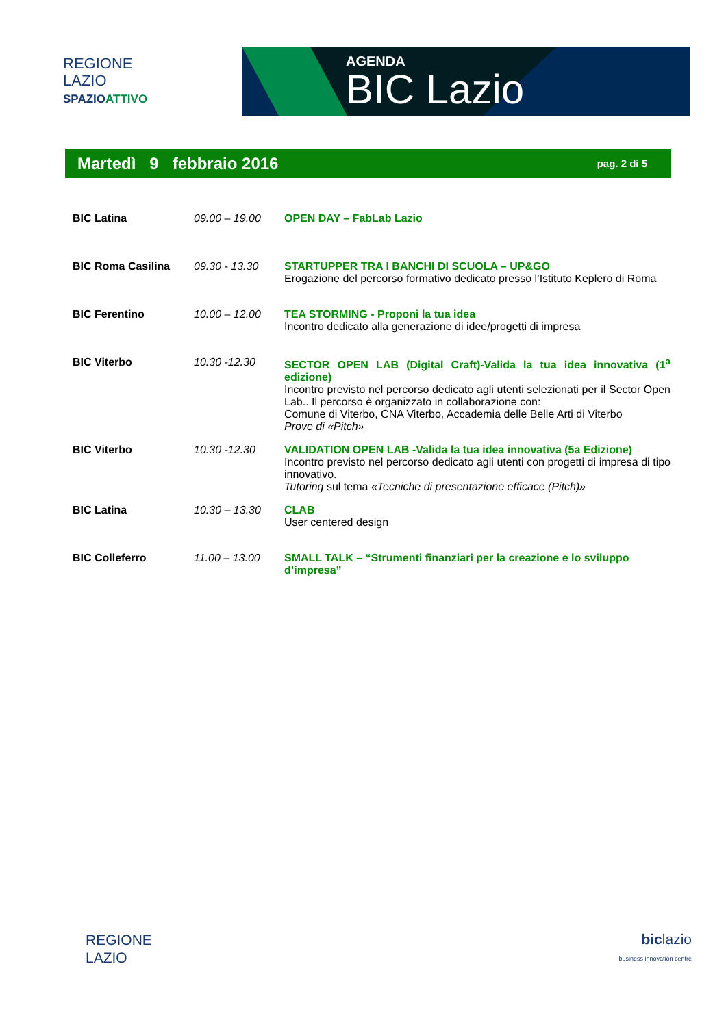REGIONE
LAZIO
SPAZIOATTIVO
AGENDA
BIC Lazio
Martedì 9 febbraio 2016 pag. 2 di 5
| BIC Latina | 09.00 – 19.00 | OPEN DAY – FabLab Lazio |
| BIC Roma Casilina | 09.30 - 13.30 | STARTUPPER TRA I BANCHI DI SCUOLA – UP&GO Erogazione del percorso formativo dedicato presso l’Istituto Keplero di Roma |
| BIC Ferentino | 10.00 – 12.00 | TEA STORMING - Proponi la tua idea Incontro dedicato alla generazione di idee/progetti di impresa |
| BIC Viterbo | 10.30 -12.30 | SECTOR OPEN LAB (Digital Craft)-Valida la tua idea innovativa (1<sup>a</sup> edizione) Incontro previsto nel percorso dedicato agli utenti selezionati per il Sector Open Lab.. Il percorso è organizzato in collaborazione con: Comune di Viterbo, CNA Viterbo, Accademia delle Belle Arti di Viterbo Prove di «Pitch» |
| BIC Viterbo | 10.30 -12.30 | VALIDATION OPEN LAB -Valida la tua idea innovativa (5a Edizione) Incontro previsto nel percorso dedicato agli utenti con progetti di impresa di tipo innovativo. Tutoring sul tema «Tecniche di presentazione efficace (Pitch)» |
| BIC Latina | 10.30 – 13.30 | CLAB User centered design |
| BIC Colleferro | 11.00 – 13.00 | SMALL TALK – “Strumenti finanziari per la creazione e lo sviluppo d’impresa” |
REGIONE
LAZIO
biclazio
business innovation centre